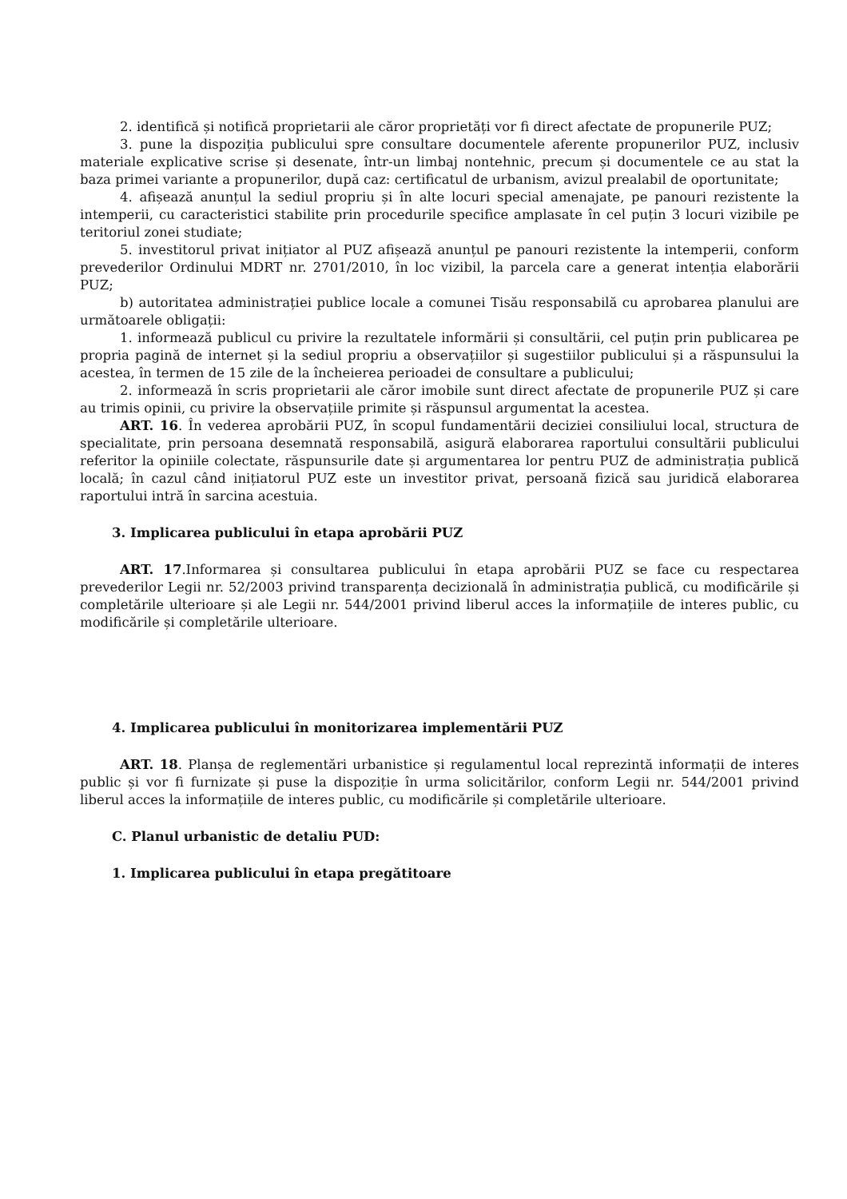2. identifică și notifică proprietarii ale căror proprietăți vor fi direct afectate de propunerile PUZ;
3. pune la dispoziția publicului spre consultare documentele aferente propunerilor PUZ, inclusiv materiale explicative scrise și desenate, într-un limbaj nontehnic, precum și documentele ce au stat la baza primei variante a propunerilor, după caz: certificatul de urbanism, avizul prealabil de oportunitate;
4. afișează anunțul la sediul propriu și în alte locuri special amenajate, pe panouri rezistente la intemperii, cu caracteristici stabilite prin procedurile specifice amplasate în cel puțin 3 locuri vizibile pe teritoriul zonei studiate;
5. investitorul privat inițiator al PUZ afișează anunțul pe panouri rezistente la intemperii, conform prevederilor Ordinului MDRT nr. 2701/2010, în loc vizibil, la parcela care a generat intenția elaborării PUZ;
b) autoritatea administrației publice locale a comunei Tisău responsabilă cu aprobarea planului are următoarele obligații:
1. informează publicul cu privire la rezultatele informării și consultării, cel puțin prin publicarea pe propria pagină de internet și la sediul propriu a observațiilor și sugestiilor publicului și a răspunsului la acestea, în termen de 15 zile de la încheierea perioadei de consultare a publicului;
2. informează în scris proprietarii ale căror imobile sunt direct afectate de propunerile PUZ și care au trimis opinii, cu privire la observațiile primite și răspunsul argumentat la acestea.
ART. 16. În vederea aprobării PUZ, în scopul fundamentării deciziei consiliului local, structura de specialitate, prin persoana desemnată responsabilă, asigură elaborarea raportului consultării publicului referitor la opiniile colectate, răspunsurile date și argumentarea lor pentru PUZ de administrația publică locală; în cazul când inițiatorul PUZ este un investitor privat, persoană fizică sau juridică elaborarea raportului intră în sarcina acestuia.
3. Implicarea publicului în etapa aprobării PUZ
ART. 17.Informarea și consultarea publicului în etapa aprobării PUZ se face cu respectarea prevederilor Legii nr. 52/2003 privind transparența decizională în administrația publică, cu modificările și completările ulterioare și ale Legii nr. 544/2001 privind liberul acces la informațiile de interes public, cu modificările și completările ulterioare.
4. Implicarea publicului în monitorizarea implementării PUZ
ART. 18. Planșa de reglementări urbanistice și regulamentul local reprezintă informații de interes public și vor fi furnizate și puse la dispoziție în urma solicitărilor, conform Legii nr. 544/2001 privind liberul acces la informațiile de interes public, cu modificările și completările ulterioare.
C. Planul urbanistic de detaliu PUD:
1. Implicarea publicului în etapa pregătitoare